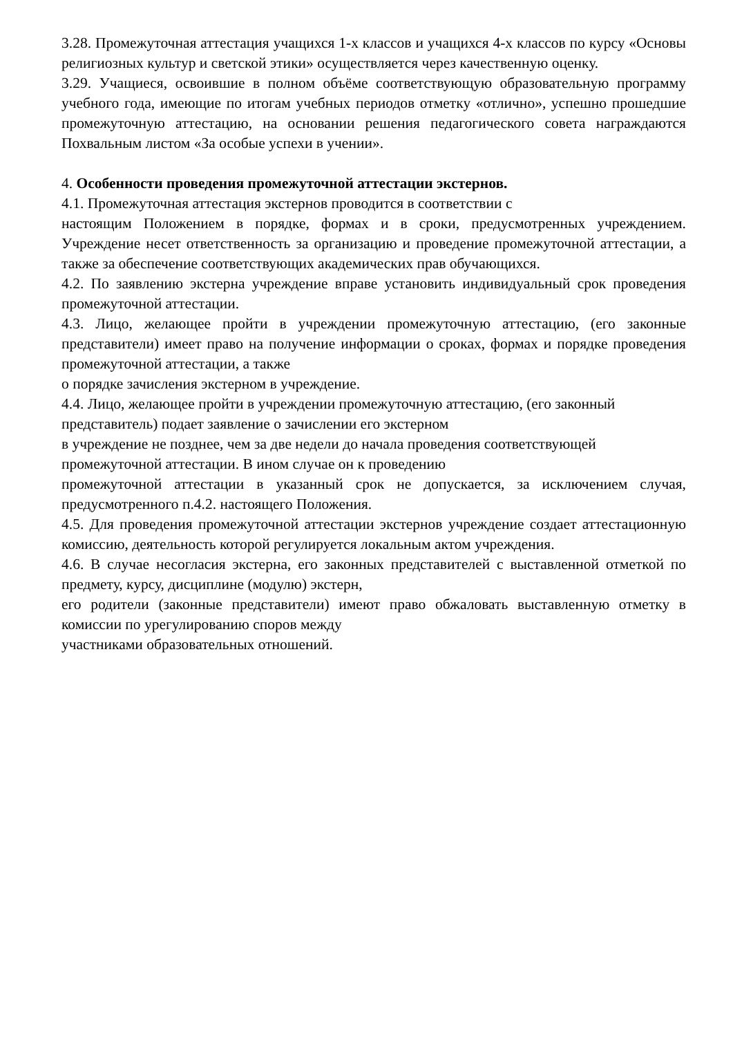3.28. Промежуточная аттестация учащихся 1-х классов и учащихся 4-х классов по курсу «Основы религиозных культур и светской этики» осуществляется через качественную оценку.
3.29. Учащиеся, освоившие в полном объёме соответствующую образовательную программу учебного года, имеющие по итогам учебных периодов отметку «отлично», успешно прошедшие промежуточную аттестацию, на основании решения педагогического совета награждаются Похвальным листом «За особые успехи в учении».
4. Особенности проведения промежуточной аттестации экстернов.
4.1. Промежуточная аттестация экстернов проводится в соответствии с
настоящим Положением в порядке, формах и в сроки, предусмотренных учреждением. Учреждение несет ответственность за организацию и проведение промежуточной аттестации, а также за обеспечение соответствующих академических прав обучающихся.
4.2. По заявлению экстерна учреждение вправе установить индивидуальный срок проведения промежуточной аттестации.
4.3. Лицо, желающее пройти в учреждении промежуточную аттестацию, (его законные представители) имеет право на получение информации о сроках, формах и порядке проведения промежуточной аттестации, а также
о порядке зачисления экстерном в учреждение.
4.4. Лицо, желающее пройти в учреждении промежуточную аттестацию, (его законный представитель) подает заявление о зачислении его экстерном
в учреждение не позднее, чем за две недели до начала проведения соответствующей промежуточной аттестации. В ином случае он к проведению
промежуточной аттестации в указанный срок не допускается, за исключением случая, предусмотренного п.4.2. настоящего Положения.
4.5. Для проведения промежуточной аттестации экстернов учреждение создает аттестационную комиссию, деятельность которой регулируется локальным актом учреждения.
4.6. В случае несогласия экстерна, его законных представителей с выставленной отметкой по предмету, курсу, дисциплине (модулю) экстерн,
его родители (законные представители) имеют право обжаловать выставленную отметку в комиссии по урегулированию споров между
участниками образовательных отношений.